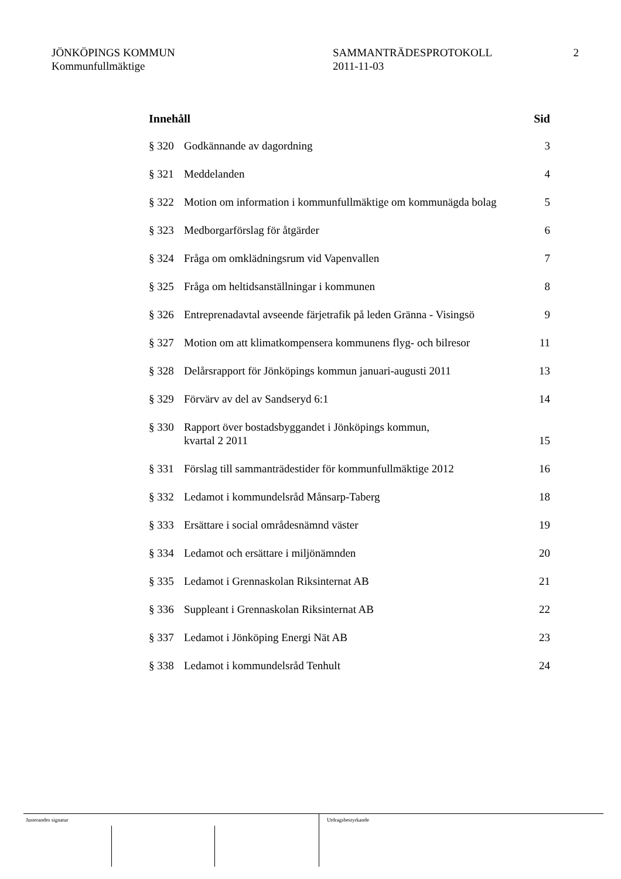JÖNKÖPINGS KOMMUN
Kommunfullmäktige
SAMMANTRÄDESPROTOKOLL
2011-11-03
2
| Innehåll | | Sid |
| --- | --- | --- |
| § 320 | Godkännande av dagordning | 3 |
| § 321 | Meddelanden | 4 |
| § 322 | Motion om information i kommunfullmäktige om kommunägda bolag | 5 |
| § 323 | Medborgarförslag för åtgärder | 6 |
| § 324 | Fråga om omklädningsrum vid Vapenvallen | 7 |
| § 325 | Fråga om heltidsanställningar i kommunen | 8 |
| § 326 | Entreprenadavtal avseende färjetrafik på leden Gränna - Visingsö | 9 |
| § 327 | Motion om att klimatkompensera kommunens flyg- och bilresor | 11 |
| § 328 | Delårsrapport för Jönköpings kommun januari-augusti 2011 | 13 |
| § 329 | Förvärv av del av Sandseryd 6:1 | 14 |
| § 330 | Rapport över bostadsbyggandet i Jönköpings kommun, kvartal 2 2011 | 15 |
| § 331 | Förslag till sammanträdestider för kommunfullmäktige 2012 | 16 |
| § 332 | Ledamot i kommundelsråd Månsarp-Taberg | 18 |
| § 333 | Ersättare i social områdesnämnd väster | 19 |
| § 334 | Ledamot och ersättare i miljönämnden | 20 |
| § 335 | Ledamot i Grennaskolan Riksinternat AB | 21 |
| § 336 | Suppleant i Grennaskolan Riksinternat AB | 22 |
| § 337 | Ledamot i Jönköping Energi Nät AB | 23 |
| § 338 | Ledamot i kommundelsråd Tenhult | 24 |
Justerandes signatur Utdragsbestyrkande